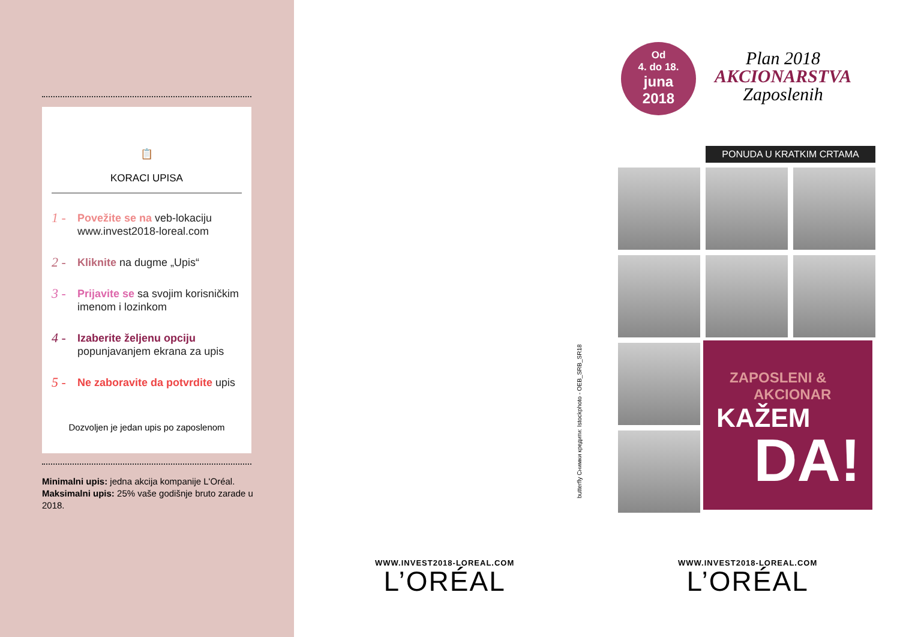📋
KORACI UPISA
1 - Povežite se na veb-lokaciju www.invest2018-loreal.com
2 - Kliknite na dugme „Upis“
3 - Prijavite se sa svojim korisničkim imenom i lozinkom
4 - Izaberite željenu opciju popunjavanjem ekrana za upis
5 - Ne zaboravite da potvrdite upis
Dozvoljen je jedan upis po zaposlenom
Minimalni upis: jedna akcija kompanije L'Oréal.
Maksimalni upis: 25% vaše godišnje bruto zarade u 2018.
WWW.INVEST2018-LOREAL.COM
L’ORÉAL
WWW.INVEST2018-LOREAL.COM
L’ORÉAL
butterfly Снимки кредити: Istockphoto - OEB_SRB_SR18
Od
4. do 18.
juna
2018
Plan 2018
AKCIONARSTVA
Zaposlenih
PONUDA U KRATKIM CRTAMA
ZAPOSLENI &
AKCIONAR
KAŽEM
DA!